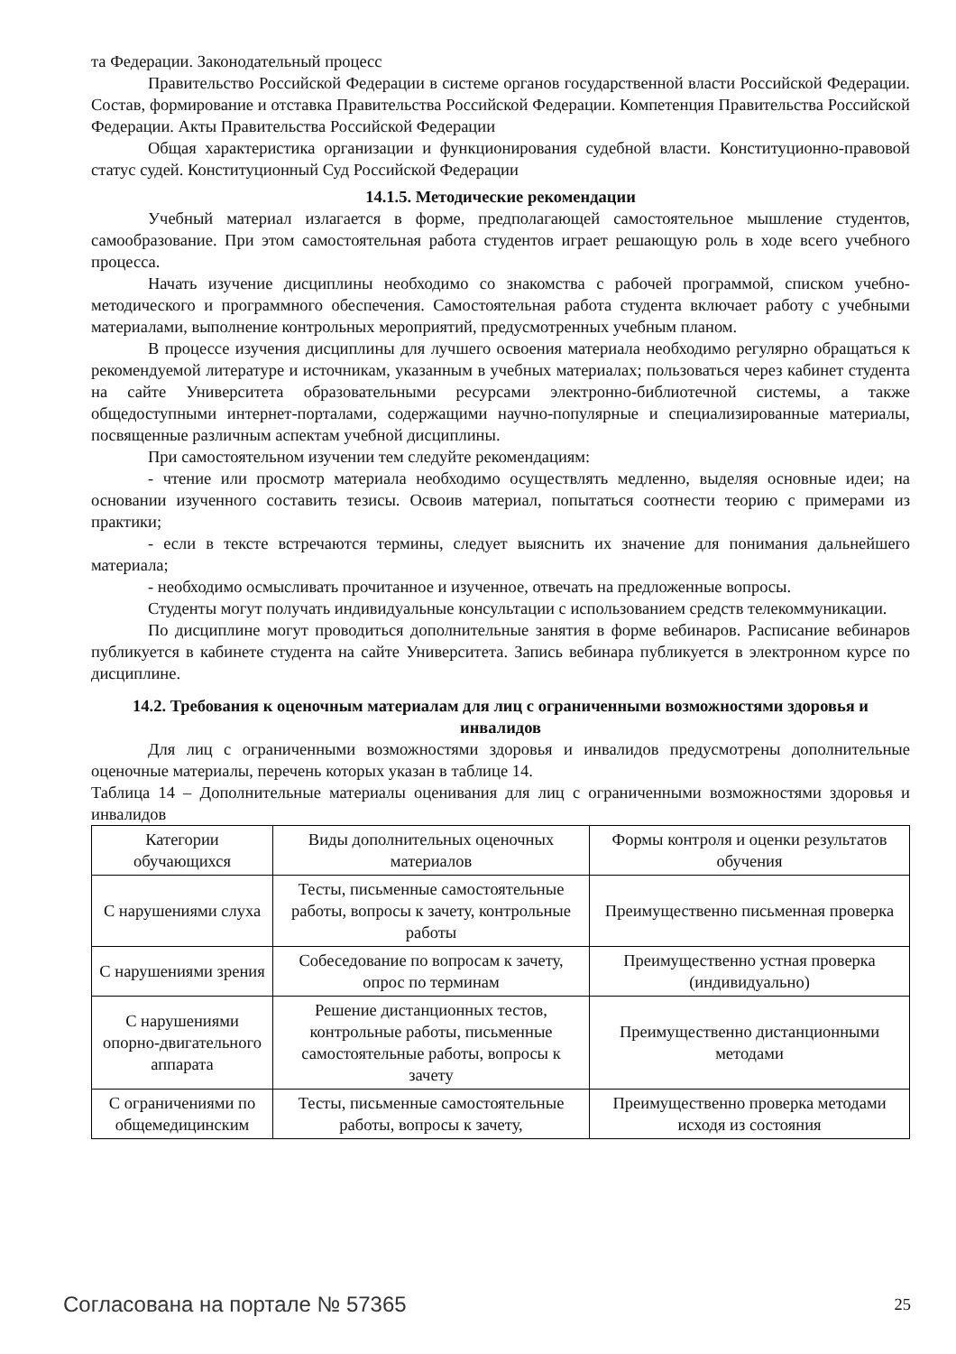та Федерации. Законодательный процесс
Правительство Российской Федерации в системе органов государственной власти Российской Федерации. Состав, формирование и отставка Правительства Российской Федерации. Компетенция Правительства Российской Федерации. Акты Правительства Российской Федерации
Общая характеристика организации и функционирования судебной власти. Конституционно-правовой статус судей. Конституционный Суд Российской Федерации
14.1.5. Методические рекомендации
Учебный материал излагается в форме, предполагающей самостоятельное мышление студентов, самообразование. При этом самостоятельная работа студентов играет решающую роль в ходе всего учебного процесса.
Начать изучение дисциплины необходимо со знакомства с рабочей программой, списком учебно-методического и программного обеспечения. Самостоятельная работа студента включает работу с учебными материалами, выполнение контрольных мероприятий, предусмотренных учебным планом.
В процессе изучения дисциплины для лучшего освоения материала необходимо регулярно обращаться к рекомендуемой литературе и источникам, указанным в учебных материалах; пользоваться через кабинет студента на сайте Университета образовательными ресурсами электронно-библиотечной системы, а также общедоступными интернет-порталами, содержащими научно-популярные и специализированные материалы, посвященные различным аспектам учебной дисциплины.
При самостоятельном изучении тем следуйте рекомендациям:
- чтение или просмотр материала необходимо осуществлять медленно, выделяя основные идеи; на основании изученного составить тезисы. Освоив материал, попытаться соотнести теорию с примерами из практики;
- если в тексте встречаются термины, следует выяснить их значение для понимания дальнейшего материала;
- необходимо осмысливать прочитанное и изученное, отвечать на предложенные вопросы.
Студенты могут получать индивидуальные консультации с использованием средств телекоммуникации.
По дисциплине могут проводиться дополнительные занятия в форме вебинаров. Расписание вебинаров публикуется в кабинете студента на сайте Университета. Запись вебинара публикуется в электронном курсе по дисциплине.
14.2. Требования к оценочным материалам для лиц с ограниченными возможностями здоровья и инвалидов
Для лиц с ограниченными возможностями здоровья и инвалидов предусмотрены дополнительные оценочные материалы, перечень которых указан в таблице 14.
Таблица 14 – Дополнительные материалы оценивания для лиц с ограниченными возможностями здоровья и инвалидов
| Категории обучающихся | Виды дополнительных оценочных материалов | Формы контроля и оценки результатов обучения |
| С нарушениями слуха | Тесты, письменные самостоятельные работы, вопросы к зачету, контрольные работы | Преимущественно письменная проверка |
| С нарушениями зрения | Собеседование по вопросам к зачету, опрос по терминам | Преимущественно устная проверка (индивидуально) |
| С нарушениями опорно-двигательного аппарата | Решение дистанционных тестов, контрольные работы, письменные самостоятельные работы, вопросы к зачету | Преимущественно дистанционными методами |
| С ограничениями по общемедицинским | Тесты, письменные самостоятельные работы, вопросы к зачету, | Преимущественно проверка методами исходя из состояния |
Согласована на портале № 57365 25